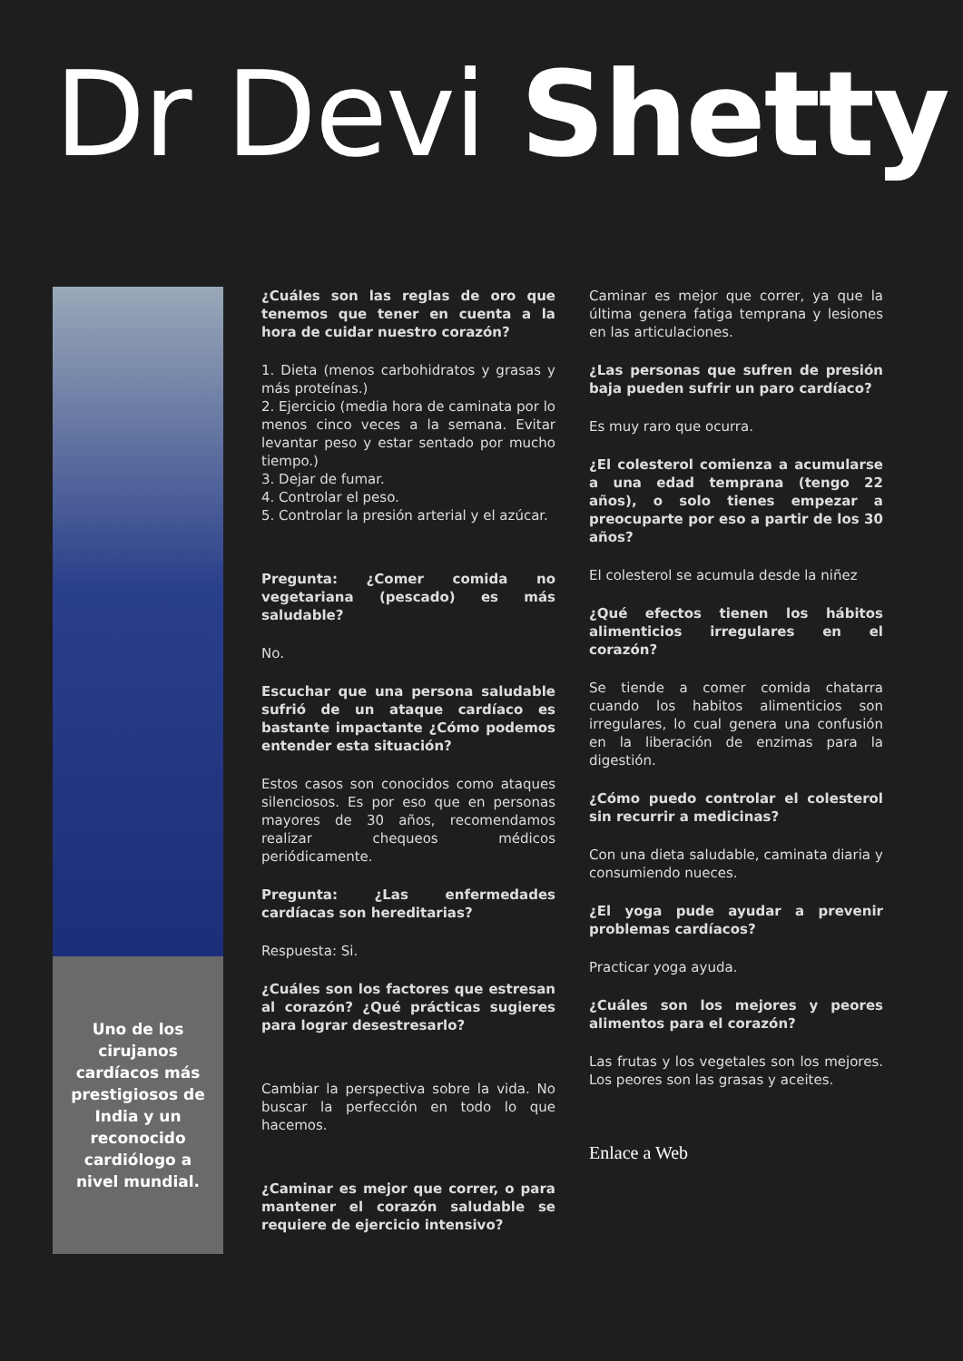Dr Devi Shetty
Uno de los cirujanos cardíacos más prestigiosos de India y un reconocido cardiólogo a nivel mundial.
¿Cuáles son las reglas de oro que tenemos que tener en cuenta a la hora de cuidar nuestro corazón?
1. Dieta (menos carbohidratos y grasas y más proteínas.)
2. Ejercicio (media hora de caminata por lo menos cinco veces a la semana. Evitar levantar peso y estar sentado por mucho tiempo.)
3. Dejar de fumar.
4. Controlar el peso.
5. Controlar la presión arterial y el azúcar.
Pregunta: ¿Comer comida no vegetariana (pescado) es más saludable?
No.
Escuchar que una persona saludable sufrió de un ataque cardíaco es bastante impactante ¿Cómo podemos entender esta situación?
Estos casos son conocidos como ataques silenciosos. Es por eso que en personas mayores de 30 años, recomendamos realizar chequeos médicos periódicamente.
Pregunta: ¿Las enfermedades cardíacas son hereditarias?
Respuesta: Si.
¿Cuáles son los factores que estresan al corazón? ¿Qué prácticas sugieres para lograr desestresarlo?
Cambiar la perspectiva sobre la vida. No buscar la perfección en todo lo que hacemos.
¿Caminar es mejor que correr, o para mantener el corazón saludable se requiere de ejercicio intensivo?
Caminar es mejor que correr, ya que la última genera fatiga temprana y lesiones en las articulaciones.
¿Las personas que sufren de presión baja pueden sufrir un paro cardíaco?
Es muy raro que ocurra.
¿El colesterol comienza a acumularse a una edad temprana (tengo 22 años), o solo tienes empezar a preocuparte por eso a partir de los 30 años?
El colesterol se acumula desde la niñez
¿Qué efectos tienen los hábitos alimenticios irregulares en el corazón?
Se tiende a comer comida chatarra cuando los habitos alimenticios son irregulares, lo cual genera una confusión en la liberación de enzimas para la digestión.
¿Cómo puedo controlar el colesterol sin recurrir a medicinas?
Con una dieta saludable, caminata diaria y consumiendo nueces.
¿El yoga pude ayudar a prevenir problemas cardíacos?
Practicar yoga ayuda.
¿Cuáles son los mejores y peores alimentos para el corazón?
Las frutas y los vegetales son los mejores. Los peores son las grasas y aceites.
Enlace a Web